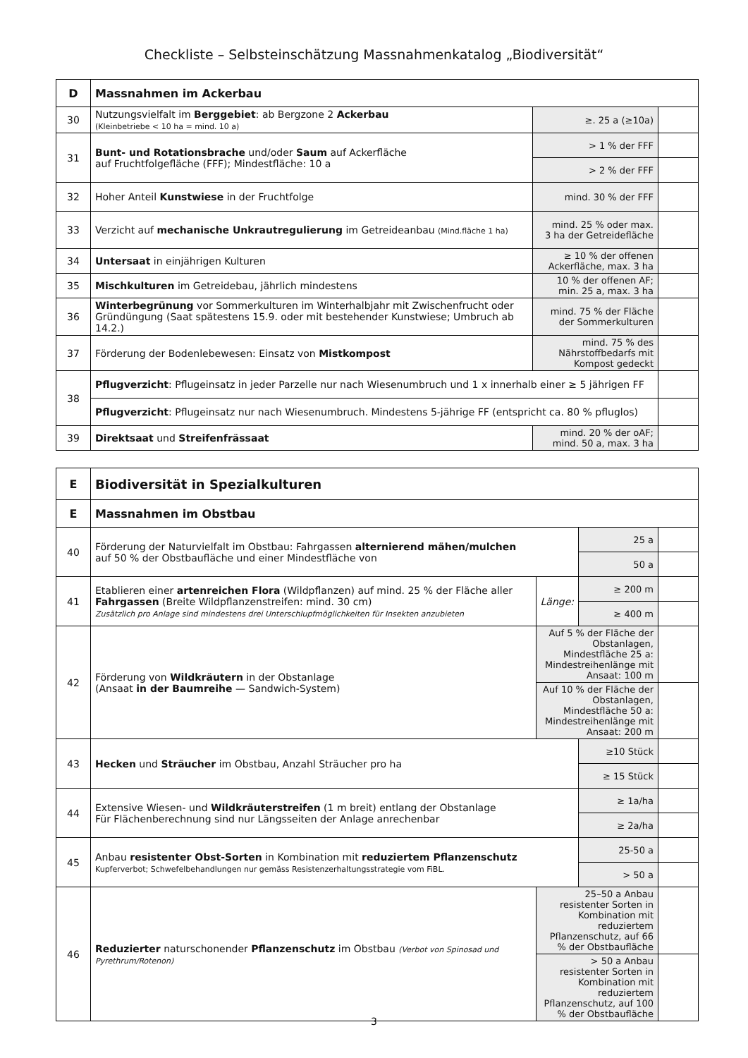Checkliste – Selbsteinschätzung Massnahmenkatalog „Biodiversität“
| D | Massnahmen im Ackerbau | | |
| 30 | Nutzungsvielfalt im Berggebiet : ab Bergzone 2 Ackerbau (Kleinbetriebe < 10 ha = mind. 10 a) | ≥. 25 a (≥10a) | |
| 31 | Bunt- und Rotationsbrache und/oder Saum auf Ackerfläche auf Fruchtfolgefläche (FFF); Mindestfläche: 10 a | > 1 % der FFF | |
| | | > 2 % der FFF | |
| 32 | Hoher Anteil Kunstwiese in der Fruchtfolge | mind. 30 % der FFF | |
| 33 | Verzicht auf mechanische Unkrautregulierung im Getreideanbau (Mind.fläche 1 ha) | mind. 25 % oder max. 3 ha der Getreidefläche | |
| 34 | Untersaat in einjährigen Kulturen | ≥ 10 % der offenen Ackerfläche, max. 3 ha | |
| 35 | Mischkulturen im Getreidebau, jährlich mindestens | 10 % der offenen AF; min. 25 a, max. 3 ha | |
| 36 | Winterbegrünung vor Sommerkulturen im Winterhalbjahr mit Zwischenfrucht oder Gründüngung (Saat spätestens 15.9. oder mit bestehender Kunstwiese; Umbruch ab 14.2.) | mind. 75 % der Fläche der Sommerkulturen | |
| 37 | Förderung der Bodenlebewesen: Einsatz von Mistkompost | mind. 75 % des Nährstoffbedarfs mit Kompost gedeckt | |
| 38 | Pflugverzicht : Pflugeinsatz in jeder Parzelle nur nach Wiesenumbruch und 1 x innerhalb einer ≥ 5 jährigen FF | | |
| | Pflugverzicht : Pflugeinsatz nur nach Wiesenumbruch. Mindestens 5-jährige FF (entspricht ca. 80 % pfluglos) | | |
| 39 | Direktsaat und Streifenfrässaat | mind. 20 % der oAF; mind. 50 a, max. 3 ha | |
| E | Biodiversität in Spezialkulturen | | | |
| E | Massnahmen im Obstbau | | | |
| 40 | Förderung der Naturvielfalt im Obstbau: Fahrgassen alternierend mähen/mulchen auf 50 % der Obstbaufläche und einer Mindestfläche von | | 25 a | |
| | | | 50 a | |
| 41 | Etablieren einer artenreichen Flora (Wildpflanzen) auf mind. 25 % der Fläche aller Fahrgassen (Breite Wildpflanzenstreifen: mind. 30 cm) Zusätzlich pro Anlage sind mindestens drei Unterschlupfmöglichkeiten für Insekten anzubieten | Länge: | ≥ 200 m | |
| | | | ≥ 400 m | |
| 42 | Förderung von Wildkräutern in der Obstanlage (Ansaat in der Baumreihe — Sandwich-System) | Auf 5 % der Fläche der Obstanlagen, Mindestfläche 25 a: Mindestreihenlänge mit Ansaat: 100 m | | |
| | | Auf 10 % der Fläche der Obstanlagen, Mindestfläche 50 a: Mindestreihenlänge mit Ansaat: 200 m | | |
| 43 | Hecken und Sträucher im Obstbau, Anzahl Sträucher pro ha | | ≥10 Stück | |
| | | | ≥ 15 Stück | |
| 44 | Extensive Wiesen- und Wildkräuterstreifen (1 m breit) entlang der Obstanlage Für Flächenberechnung sind nur Längsseiten der Anlage anrechenbar | | ≥ 1a/ha | |
| | | | ≥ 2a/ha | |
| 45 | Anbau resistenter Obst-Sorten in Kombination mit reduziertem Pflanzenschutz Kupferverbot; Schwefelbehandlungen nur gemäss Resistenzerhaltungsstrategie vom FiBL. | | 25-50 a | |
| | | | > 50 a | |
| 46 | Reduzierter naturschonender Pflanzenschutz im Obstbau (Verbot von Spinosad und Pyrethrum/Rotenon) | 25–50 a Anbau resistenter Sorten in Kombination mit reduziertem Pflanzenschutz, auf 66 % der Obstbaufläche | | |
| | | > 50 a Anbau resistenter Sorten in Kombination mit reduziertem Pflanzenschutz, auf 100 % der Obstbaufläche | | |
3